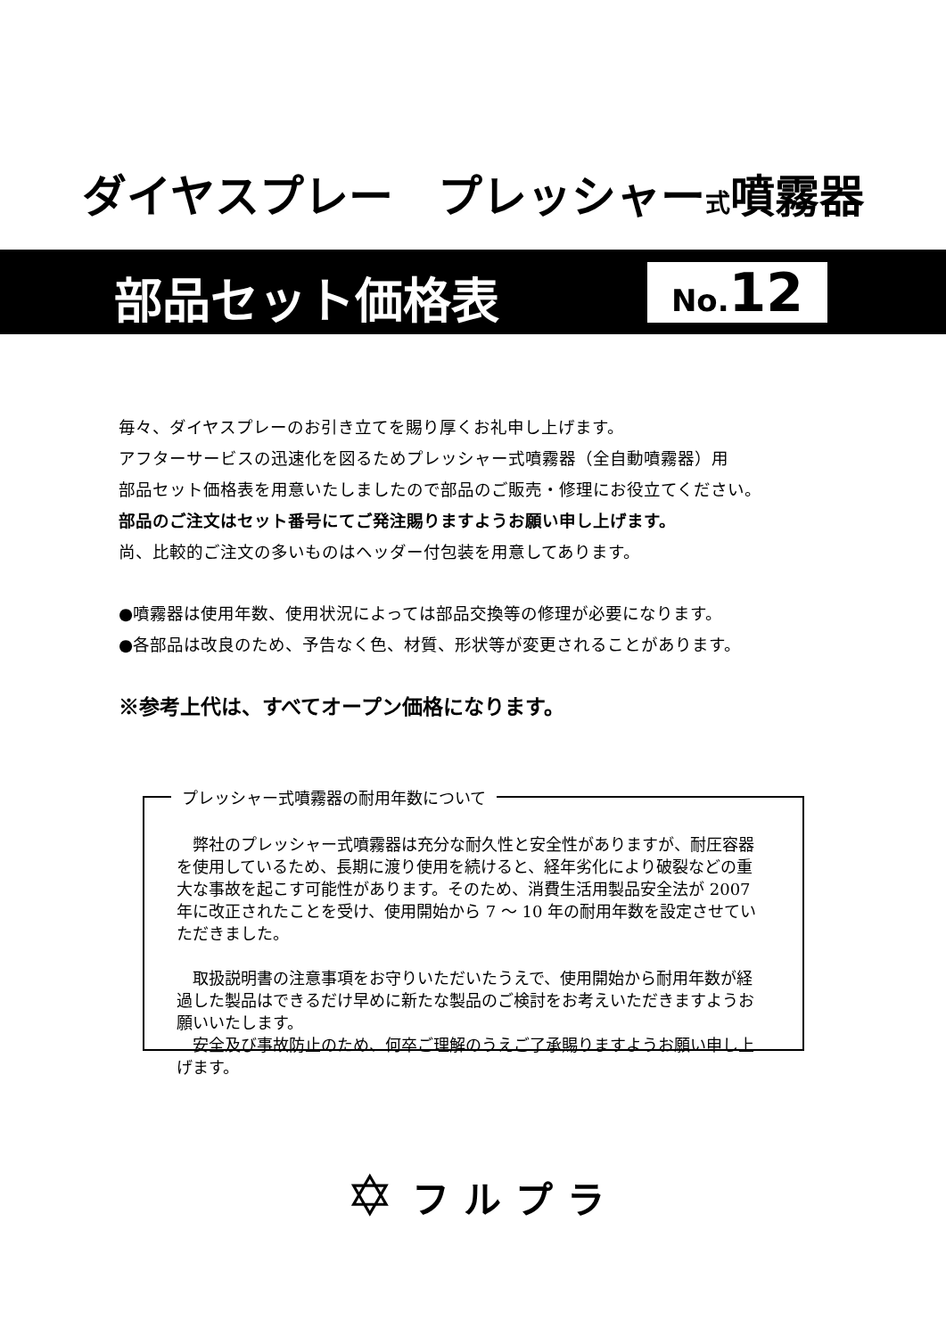ダイヤスプレー　プレッシャー式噴霧器
部品セット価格表
No. 12
毎々、ダイヤスプレーのお引き立てを賜り厚くお礼申し上げます。
アフターサービスの迅速化を図るためプレッシャー式噴霧器（全自動噴霧器）用
部品セット価格表を用意いたしましたので部品のご販売・修理にお役立てください。
部品のご注文はセット番号にてご発注賜りますようお願い申し上げます。
尚、比較的ご注文の多いものはヘッダー付包装を用意してあります。
●噴霧器は使用年数、使用状況によっては部品交換等の修理が必要になります。
●各部品は改良のため、予告なく色、材質、形状等が変更されることがあります。
※参考上代は、すべてオープン価格になります。
プレッシャー式噴霧器の耐用年数について
　弊社のプレッシャー式噴霧器は充分な耐久性と安全性がありますが、耐圧容器を使用しているため、長期に渡り使用を続けると、経年劣化により破裂などの重大な事故を起こす可能性があります。そのため、消費生活用製品安全法が 2007 年に改正されたことを受け、使用開始から 7 ～ 10 年の耐用年数を設定させていただきました。
　取扱説明書の注意事項をお守りいただいたうえで、使用開始から耐用年数が経過した製品はできるだけ早めに新たな製品のご検討をお考えいただきますようお願いいたします。
　安全及び事故防止のため、何卒ご理解のうえご了承賜りますようお願い申し上げます。
✡
フルプラ